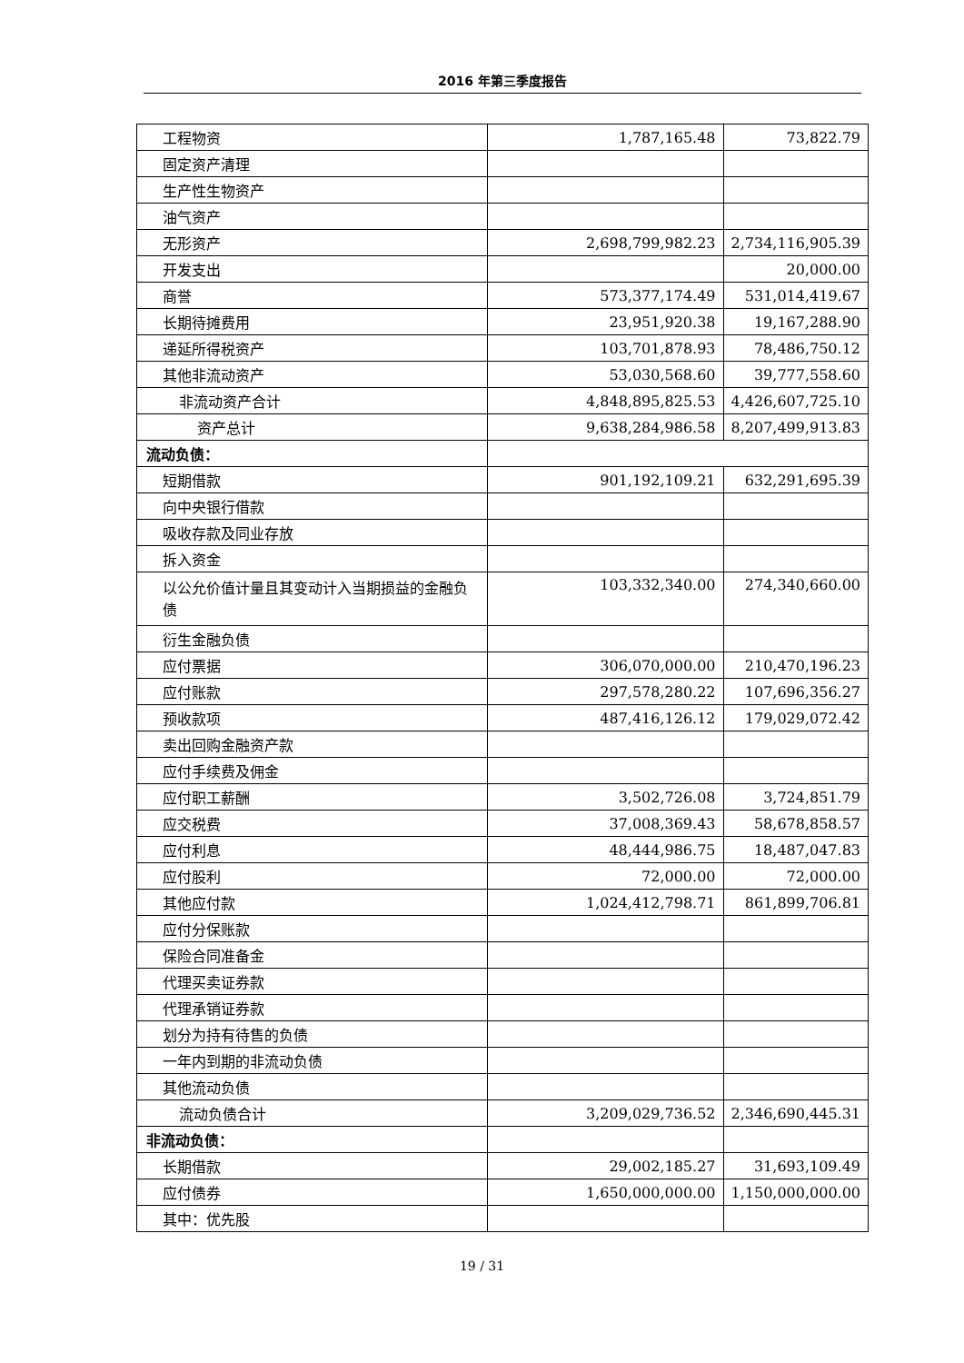2016 年第三季度报告
| 工程物资 | 1,787,165.48 | 73,822.79 |
| 固定资产清理 | | |
| 生产性生物资产 | | |
| 油气资产 | | |
| 无形资产 | 2,698,799,982.23 | 2,734,116,905.39 |
| 开发支出 | | 20,000.00 |
| 商誉 | 573,377,174.49 | 531,014,419.67 |
| 长期待摊费用 | 23,951,920.38 | 19,167,288.90 |
| 递延所得税资产 | 103,701,878.93 | 78,486,750.12 |
| 其他非流动资产 | 53,030,568.60 | 39,777,558.60 |
| 非流动资产合计 | 4,848,895,825.53 | 4,426,607,725.10 |
| 资产总计 | 9,638,284,986.58 | 8,207,499,913.83 |
| 流动负债： | | |
| 短期借款 | 901,192,109.21 | 632,291,695.39 |
| 向中央银行借款 | | |
| 吸收存款及同业存放 | | |
| 拆入资金 | | |
| 以公允价值计量且其变动计入当期损益的金融负债 | 103,332,340.00 | 274,340,660.00 |
| 衍生金融负债 | | |
| 应付票据 | 306,070,000.00 | 210,470,196.23 |
| 应付账款 | 297,578,280.22 | 107,696,356.27 |
| 预收款项 | 487,416,126.12 | 179,029,072.42 |
| 卖出回购金融资产款 | | |
| 应付手续费及佣金 | | |
| 应付职工薪酬 | 3,502,726.08 | 3,724,851.79 |
| 应交税费 | 37,008,369.43 | 58,678,858.57 |
| 应付利息 | 48,444,986.75 | 18,487,047.83 |
| 应付股利 | 72,000.00 | 72,000.00 |
| 其他应付款 | 1,024,412,798.71 | 861,899,706.81 |
| 应付分保账款 | | |
| 保险合同准备金 | | |
| 代理买卖证券款 | | |
| 代理承销证券款 | | |
| 划分为持有待售的负债 | | |
| 一年内到期的非流动负债 | | |
| 其他流动负债 | | |
| 流动负债合计 | 3,209,029,736.52 | 2,346,690,445.31 |
| 非流动负债： | | |
| 长期借款 | 29,002,185.27 | 31,693,109.49 |
| 应付债券 | 1,650,000,000.00 | 1,150,000,000.00 |
| 其中：优先股 | | |
19 / 31